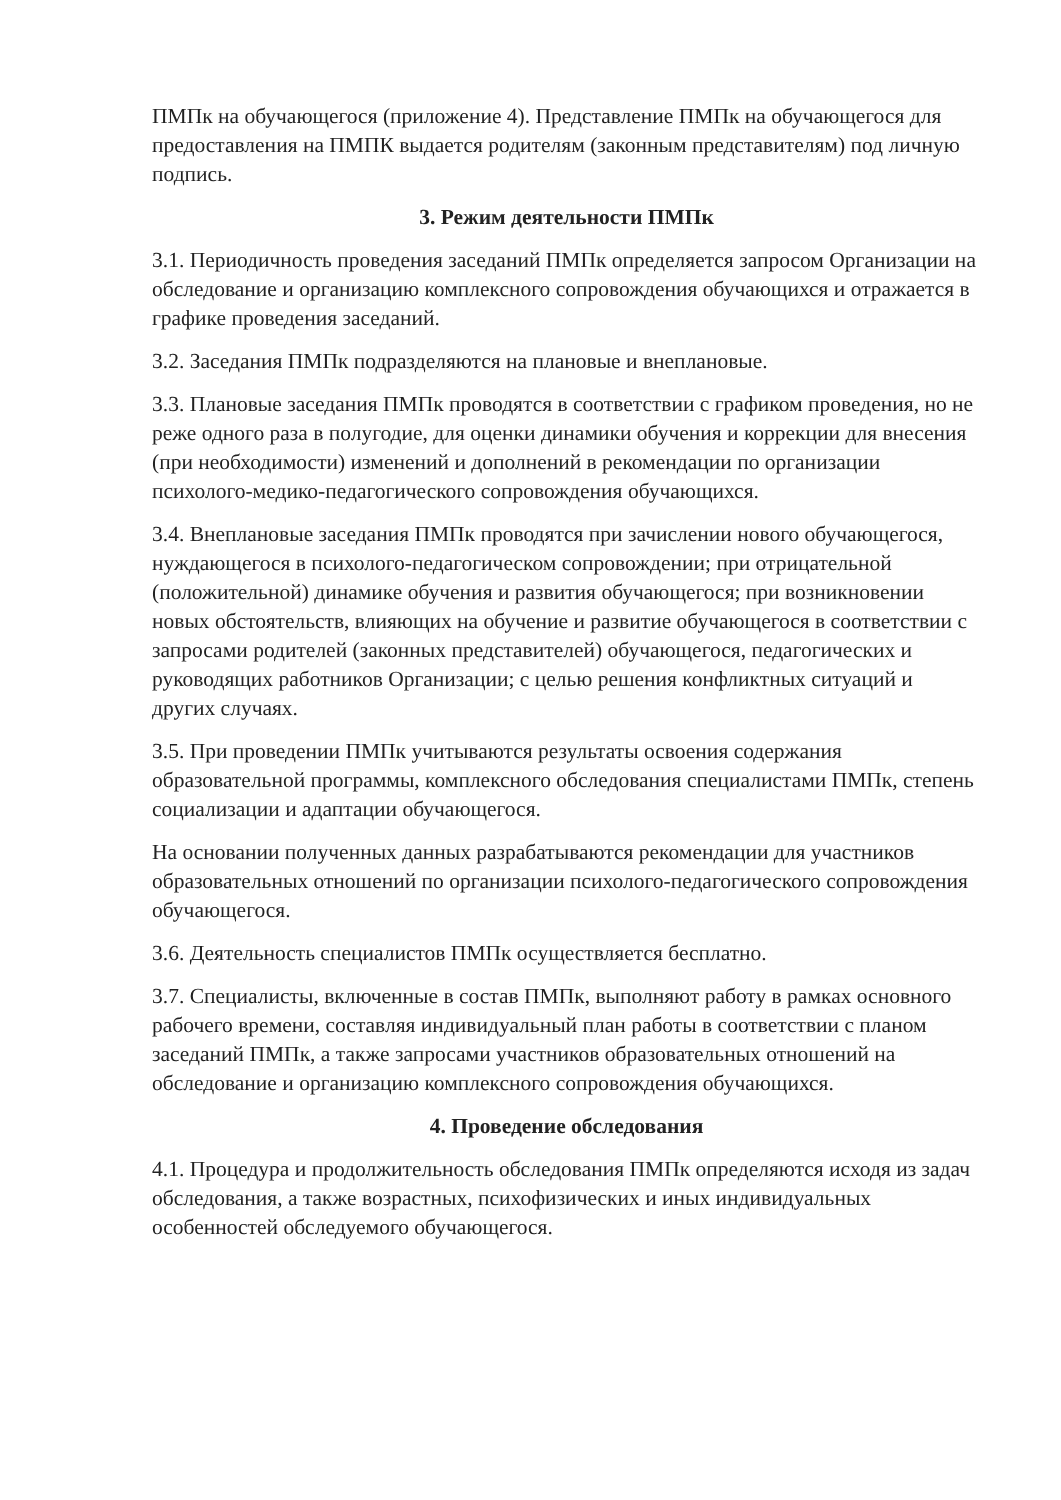ПМПк на обучающегося (приложение 4). Представление ПМПк на обучающегося для предоставления на ПМПК выдается родителям (законным представителям) под личную подпись.
3. Режим деятельности ПМПк
3.1. Периодичность проведения заседаний ПМПк определяется запросом Организации на обследование и организацию комплексного сопровождения обучающихся и отражается в графике проведения заседаний.
3.2. Заседания ПМПк подразделяются на плановые и внеплановые.
3.3. Плановые заседания ПМПк проводятся в соответствии с графиком проведения, но не реже одного раза в полугодие, для оценки динамики обучения и коррекции для внесения (при необходимости) изменений и дополнений в рекомендации по организации психолого-медико-педагогического сопровождения обучающихся.
3.4. Внеплановые заседания ПМПк проводятся при зачислении нового обучающегося, нуждающегося в психолого-педагогическом сопровождении; при отрицательной (положительной) динамике обучения и развития обучающегося; при возникновении новых обстоятельств, влияющих на обучение и развитие обучающегося в соответствии с запросами родителей (законных представителей) обучающегося, педагогических и руководящих работников Организации; с целью решения конфликтных ситуаций и других случаях.
3.5. При проведении ПМПк учитываются результаты освоения содержания образовательной программы, комплексного обследования специалистами ПМПк, степень социализации и адаптации обучающегося.
На основании полученных данных разрабатываются рекомендации для участников образовательных отношений по организации психолого-педагогического сопровождения обучающегося.
3.6. Деятельность специалистов ПМПк осуществляется бесплатно.
3.7. Специалисты, включенные в состав ПМПк, выполняют работу в рамках основного рабочего времени, составляя индивидуальный план работы в соответствии с планом заседаний ПМПк, а также запросами участников образовательных отношений на обследование и организацию комплексного сопровождения обучающихся.
4. Проведение обследования
4.1. Процедура и продолжительность обследования ПМПк определяются исходя из задач обследования, а также возрастных, психофизических и иных индивидуальных особенностей обследуемого обучающегося.